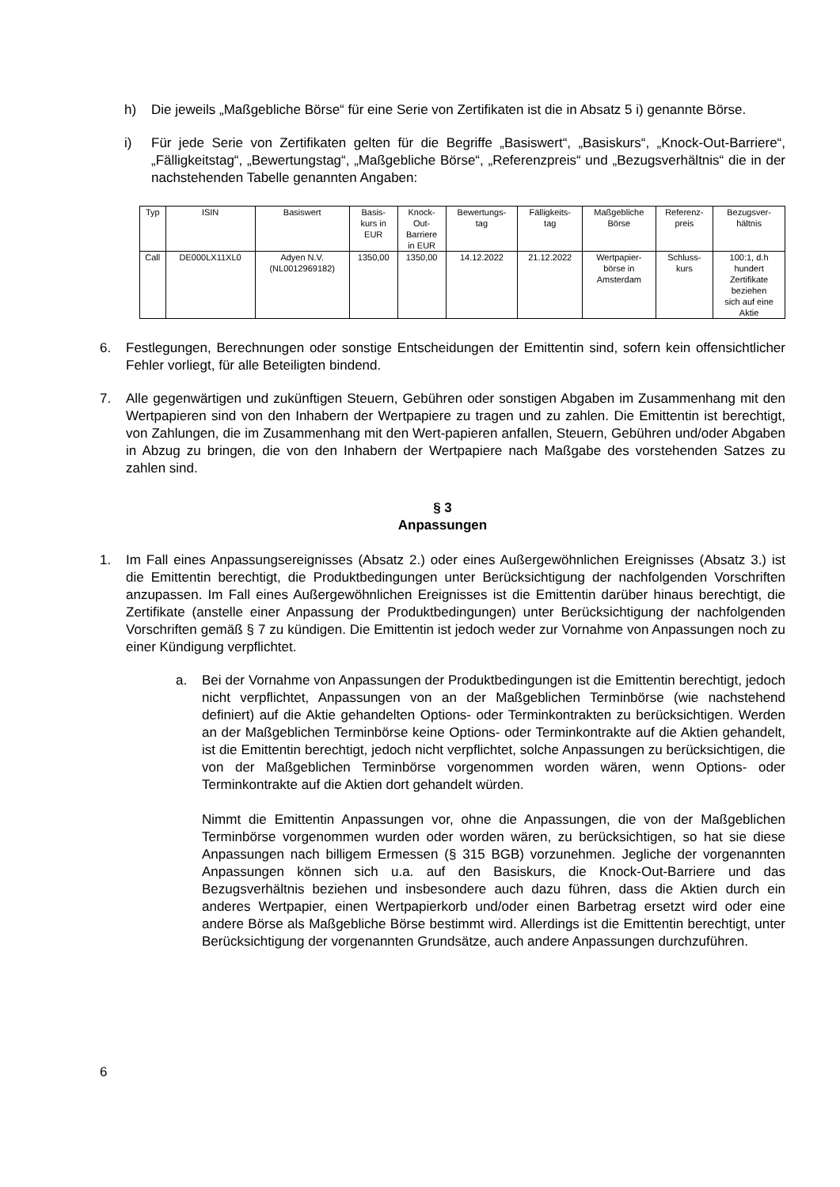h) Die jeweils „Maßgebliche Börse“ für eine Serie von Zertifikaten ist die in Absatz 5 i) genannte Börse.
i) Für jede Serie von Zertifikaten gelten für die Begriffe „Basiswert“, „Basiskurs“, „Knock-Out-Barriere“, „Fälligkeitstag“, „Bewertungstag“, „Maßgebliche Börse“, „Referenzpreis“ und „Bezugsverhältnis“ die in der nachstehenden Tabelle genannten Angaben:
| Typ | ISIN | Basiswert | Basis- kurs in EUR | Knock- Out- Barriere in EUR | Bewertungs- tag | Fälligkeits- tag | Maßgebliche Börse | Referenz- preis | Bezugsver- hältnis |
| --- | --- | --- | --- | --- | --- | --- | --- | --- | --- |
| Call | DE000LX11XL0 | Adyen N.V. (NL0012969182) | 1350,00 | 1350,00 | 14.12.2022 | 21.12.2022 | Wertpapier- börse in Amsterdam | Schluss- kurs | 100:1, d.h hundert Zertifikate beziehen sich auf eine Aktie |
6. Festlegungen, Berechnungen oder sonstige Entscheidungen der Emittentin sind, sofern kein offensichtlicher Fehler vorliegt, für alle Beteiligten bindend.
7. Alle gegenwärtigen und zukünftigen Steuern, Gebühren oder sonstigen Abgaben im Zusammenhang mit den Wertpapieren sind von den Inhabern der Wertpapiere zu tragen und zu zahlen. Die Emittentin ist berechtigt, von Zahlungen, die im Zusammenhang mit den Wert-papieren anfallen, Steuern, Gebühren und/oder Abgaben in Abzug zu bringen, die von den Inhabern der Wertpapiere nach Maßgabe des vorstehenden Satzes zu zahlen sind.
§ 3
Anpassungen
1. Im Fall eines Anpassungsereignisses (Absatz 2.) oder eines Außergewöhnlichen Ereignisses (Absatz 3.) ist die Emittentin berechtigt, die Produktbedingungen unter Berücksichtigung der nachfolgenden Vorschriften anzupassen. Im Fall eines Außergewöhnlichen Ereignisses ist die Emittentin darüber hinaus berechtigt, die Zertifikate (anstelle einer Anpassung der Produktbedingungen) unter Berücksichtigung der nachfolgenden Vorschriften gemäß § 7 zu kündigen. Die Emittentin ist jedoch weder zur Vornahme von Anpassungen noch zu einer Kündigung verpflichtet.
a. Bei der Vornahme von Anpassungen der Produktbedingungen ist die Emittentin berechtigt, jedoch nicht verpflichtet, Anpassungen von an der Maßgeblichen Terminbörse (wie nachstehend definiert) auf die Aktie gehandelten Options- oder Terminkontrakten zu berücksichtigen. Werden an der Maßgeblichen Terminbörse keine Options- oder Terminkontrakte auf die Aktien gehandelt, ist die Emittentin berechtigt, jedoch nicht verpflichtet, solche Anpassungen zu berücksichtigen, die von der Maßgeblichen Terminbörse vorgenommen worden wären, wenn Options- oder Terminkontrakte auf die Aktien dort gehandelt würden.
Nimmt die Emittentin Anpassungen vor, ohne die Anpassungen, die von der Maßgeblichen Terminbörse vorgenommen wurden oder worden wären, zu berücksichtigen, so hat sie diese Anpassungen nach billigem Ermessen (§ 315 BGB) vorzunehmen. Jegliche der vorgenannten Anpassungen können sich u.a. auf den Basiskurs, die Knock-Out-Barriere und das Bezugsverhältnis beziehen und insbesondere auch dazu führen, dass die Aktien durch ein anderes Wertpapier, einen Wertpapierkorb und/oder einen Barbetrag ersetzt wird oder eine andere Börse als Maßgebliche Börse bestimmt wird. Allerdings ist die Emittentin berechtigt, unter Berücksichtigung der vorgenannten Grundsätze, auch andere Anpassungen durchzuführen.
6